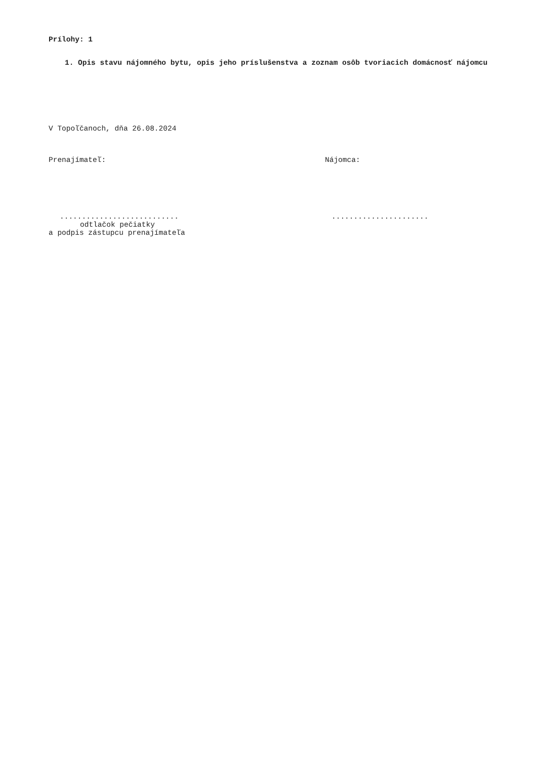Prílohy: 1
1. Opis stavu nájomného bytu, opis jeho príslušenstva a zoznam osôb tvoriacich domácnosť nájomcu
V Topoľčanoch, dňa 26.08.2024
Prenajímateľ: Nájomca:
........................... ......................
odtlačok pečiatky
a podpis zástupcu prenajímateľa